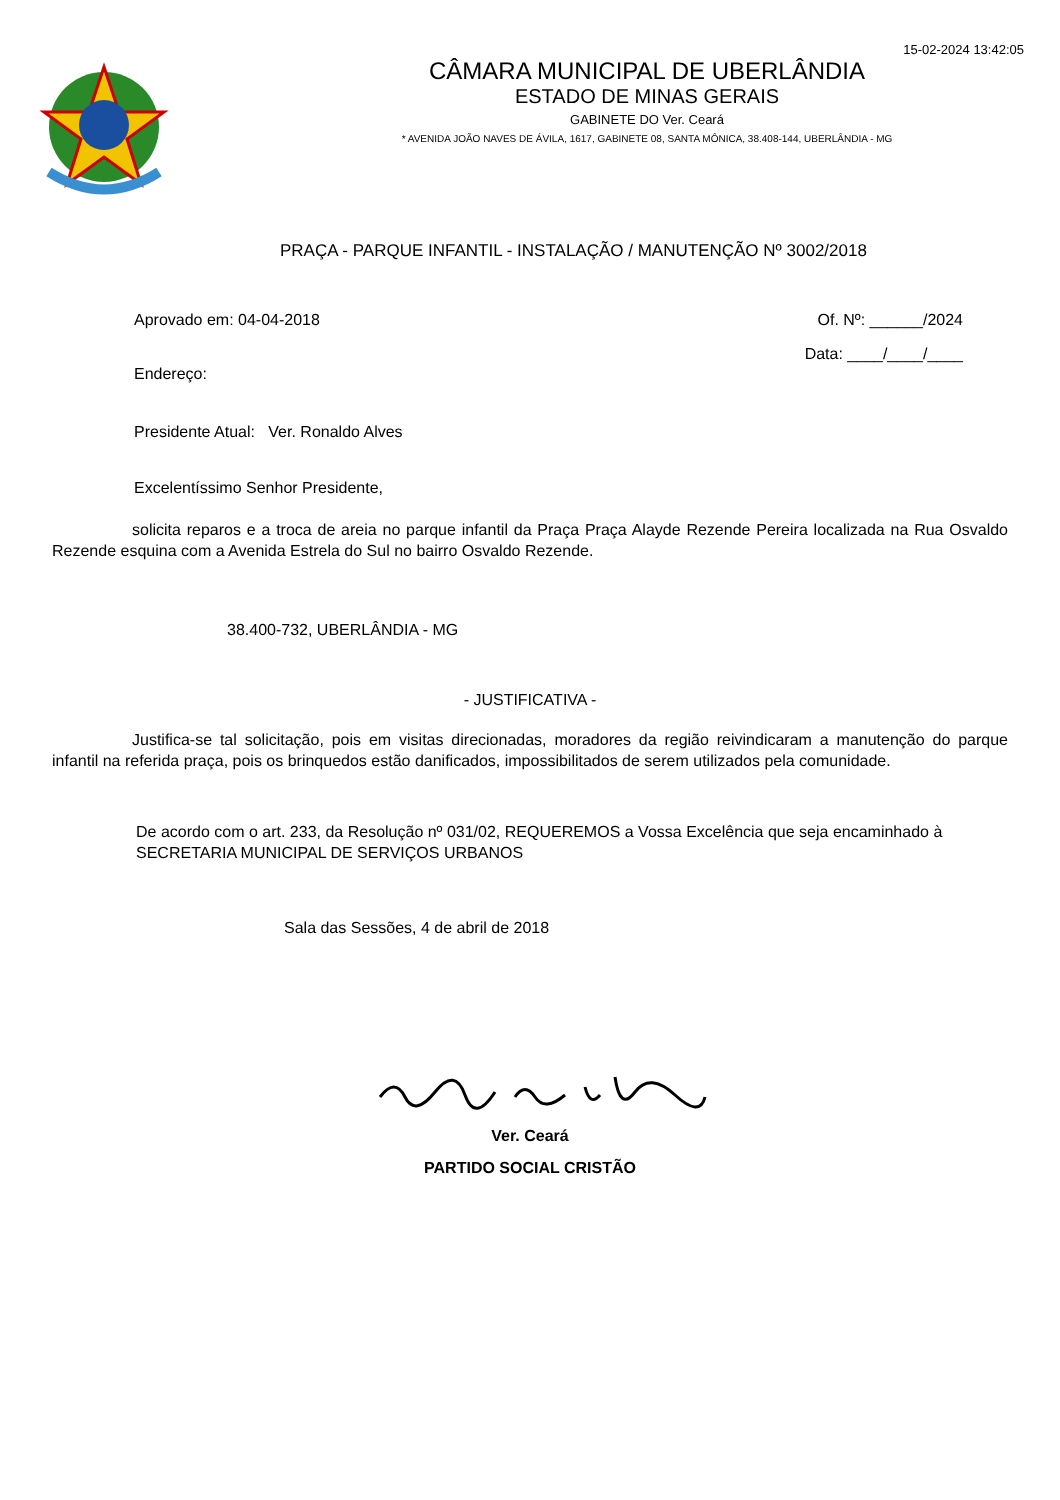15-02-2024 13:42:05
CÂMARA MUNICIPAL DE UBERLÂNDIA
ESTADO DE MINAS GERAIS
GABINETE DO Ver. Ceará
* AVENIDA JOÃO NAVES DE ÁVILA, 1617, GABINETE 08, SANTA MÔNICA, 38.408-144, UBERLÂNDIA - MG
PRAÇA - PARQUE INFANTIL - INSTALAÇÃO / MANUTENÇÃO Nº 3002/2018
Aprovado em: 04-04-2018 Of. Nº: ______/2024
Endereço: Data: ____/____/____
Presidente Atual: Ver. Ronaldo Alves
Excelentíssimo Senhor Presidente,
solicita reparos e a troca de areia no parque infantil da Praça Praça Alayde Rezende Pereira localizada na Rua Osvaldo Rezende esquina com a Avenida Estrela do Sul no bairro Osvaldo Rezende.
38.400-732, UBERLÂNDIA - MG
- JUSTIFICATIVA -
Justifica-se tal solicitação, pois em visitas direcionadas, moradores da região reivindicaram a manutenção do parque infantil na referida praça, pois os brinquedos estão danificados, impossibilitados de serem utilizados pela comunidade.
De acordo com o art. 233, da Resolução nº 031/02, REQUEREMOS a Vossa Excelência que seja encaminhado à SECRETARIA MUNICIPAL DE SERVIÇOS URBANOS
Sala das Sessões, 4 de abril de 2018
Ver. Ceará
PARTIDO SOCIAL CRISTÃO